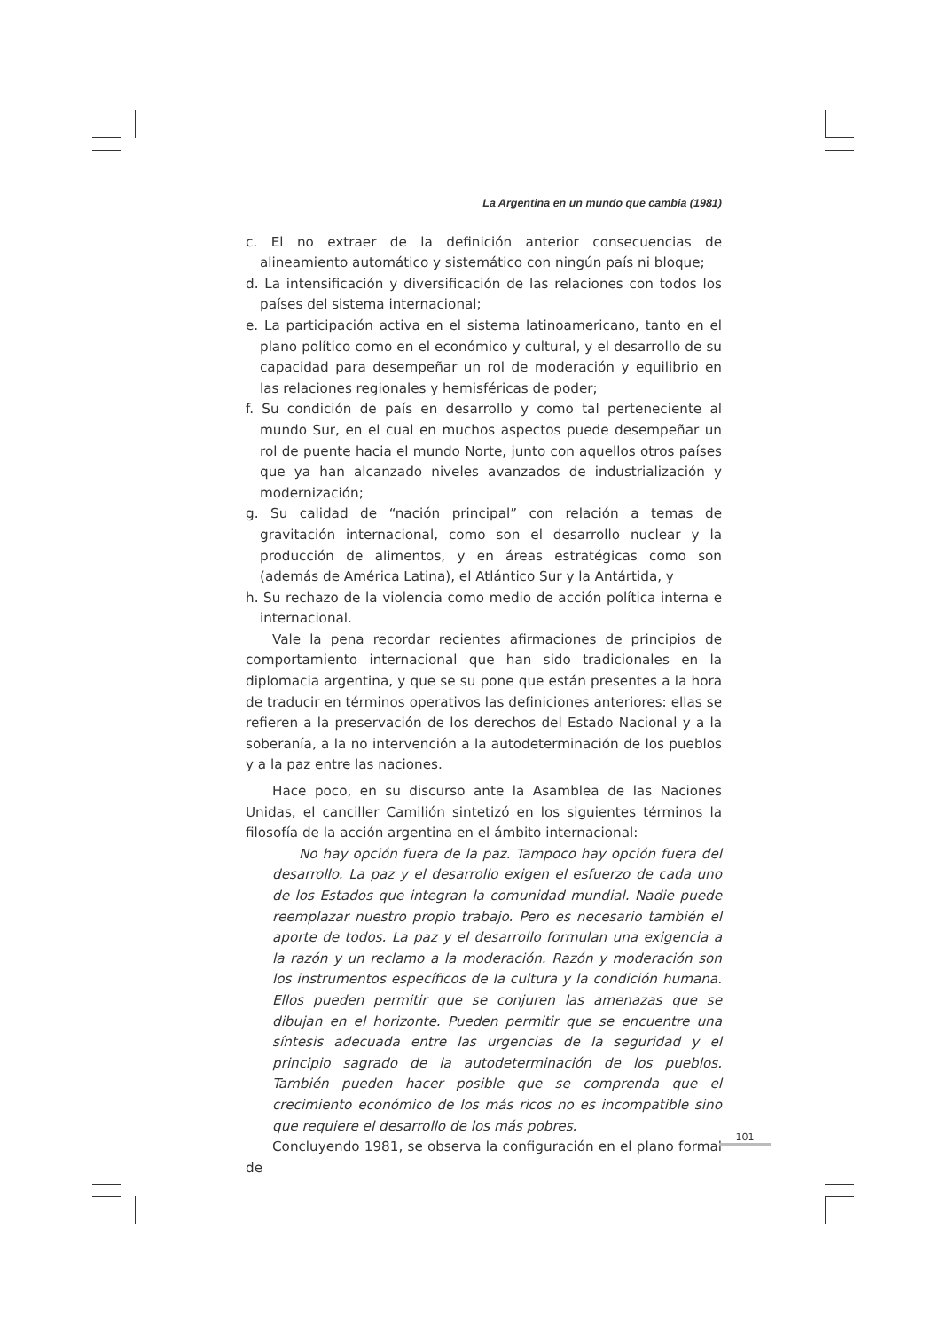La Argentina en un mundo que cambia (1981)
c. El no extraer de la definición anterior consecuencias de alineamiento automático y sistemático con ningún país ni bloque;
d. La intensificación y diversificación de las relaciones con todos los países del sistema internacional;
e. La participación activa en el sistema latinoamericano, tanto en el plano político como en el económico y cultural, y el desarrollo de su capacidad para desempeñar un rol de moderación y equilibrio en las relaciones regionales y hemisféricas de poder;
f. Su condición de país en desarrollo y como tal perteneciente al mundo Sur, en el cual en muchos aspectos puede desempeñar un rol de puente hacia el mundo Norte, junto con aquellos otros países que ya han alcanzado niveles avanzados de industrialización y modernización;
g. Su calidad de “nación principal” con relación a temas de gravitación internacional, como son el desarrollo nuclear y la producción de alimentos, y en áreas estratégicas como son (además de América Latina), el Atlántico Sur y la Antártida, y
h. Su rechazo de la violencia como medio de acción política interna e internacional.
Vale la pena recordar recientes afirmaciones de principios de comportamiento internacional que han sido tradicionales en la diplomacia argentina, y que se su pone que están presentes a la hora de traducir en términos operativos las definiciones anteriores: ellas se refieren a la preservación de los derechos del Estado Nacional y a la soberanía, a la no intervención a la autodeterminación de los pueblos y a la paz entre las naciones.
Hace poco, en su discurso ante la Asamblea de las Naciones Unidas, el canciller Camilión sintetizó en los siguientes términos la filosofía de la acción argentina en el ámbito internacional:
No hay opción fuera de la paz. Tampoco hay opción fuera del desarrollo. La paz y el desarrollo exigen el esfuerzo de cada uno de los Estados que integran la comunidad mundial. Nadie puede reemplazar nuestro propio trabajo. Pero es necesario también el aporte de todos. La paz y el desarrollo formulan una exigencia a la razón y un reclamo a la moderación. Razón y moderación son los instrumentos específicos de la cultura y la condición humana. Ellos pueden permitir que se conjuren las amenazas que se dibujan en el horizonte. Pueden permitir que se encuentre una síntesis adecuada entre las urgencias de la seguridad y el principio sagrado de la autodeterminación de los pueblos. También pueden hacer posible que se comprenda que el crecimiento económico de los más ricos no es incompatible sino que requiere el desarrollo de los más pobres.
Concluyendo 1981, se observa la configuración en el plano formal de
101